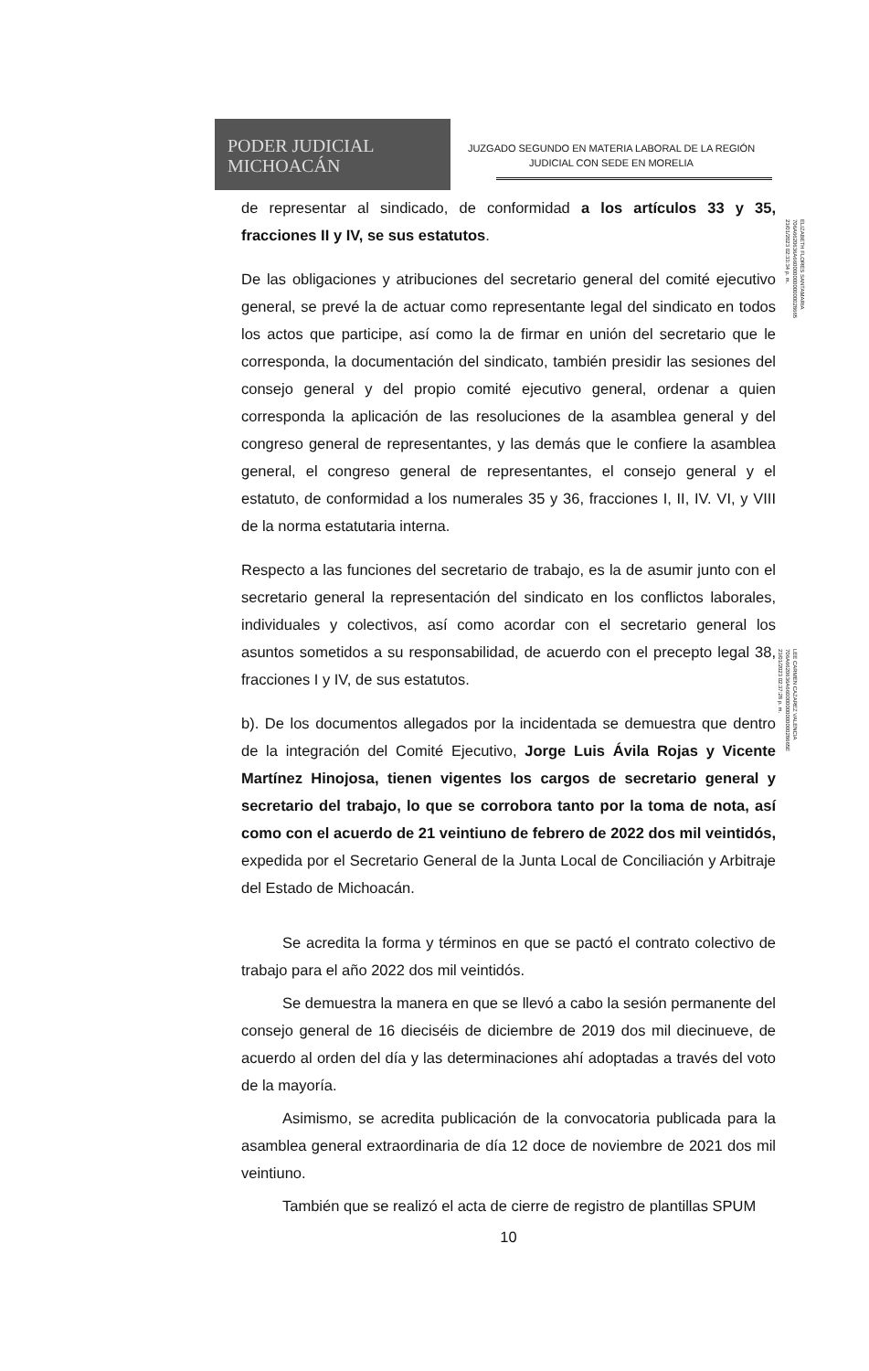PODER JUDICIAL
MICHOACÁN
JUZGADO SEGUNDO EN MATERIA LABORAL DE LA REGIÓN
JUDICIAL CON SEDE EN MORELIA
ELIZABETH FLORES SANTAMARIA
706A6620636A66000000000000028665
23/01/2023 02:33:34 p. m.
LEE CARMEN CAZAREZ VALENCIA
706A6620636A66000000000000028665E
23/01/2023 02:37:28 p. m.
de representar al sindicado, de conformidad a los artículos 33 y 35, fracciones II y IV, se sus estatutos.
De las obligaciones y atribuciones del secretario general del comité ejecutivo general, se prevé la de actuar como representante legal del sindicato en todos los actos que participe, así como la de firmar en unión del secretario que le corresponda, la documentación del sindicato, también presidir las sesiones del consejo general y del propio comité ejecutivo general, ordenar a quien corresponda la aplicación de las resoluciones de la asamblea general y del congreso general de representantes, y las demás que le confiere la asamblea general, el congreso general de representantes, el consejo general y el estatuto, de conformidad a los numerales 35 y 36, fracciones I, II, IV. VI, y VIII de la norma estatutaria interna.
Respecto a las funciones del secretario de trabajo, es la de asumir junto con el secretario general la representación del sindicato en los conflictos laborales, individuales y colectivos, así como acordar con el secretario general los asuntos sometidos a su responsabilidad, de acuerdo con el precepto legal 38, fracciones I y IV, de sus estatutos.
b). De los documentos allegados por la incidentada se demuestra que dentro de la integración del Comité Ejecutivo, Jorge Luis Ávila Rojas y Vicente Martínez Hinojosa, tienen vigentes los cargos de secretario general y secretario del trabajo, lo que se corrobora tanto por la toma de nota, así como con el acuerdo de 21 veintiuno de febrero de 2022 dos mil veintidós, expedida por el Secretario General de la Junta Local de Conciliación y Arbitraje del Estado de Michoacán.
Se acredita la forma y términos en que se pactó el contrato colectivo de trabajo para el año 2022 dos mil veintidós.
Se demuestra la manera en que se llevó a cabo la sesión permanente del consejo general de 16 dieciséis de diciembre de 2019 dos mil diecinueve, de acuerdo al orden del día y las determinaciones ahí adoptadas a través del voto de la mayoría.
Asimismo, se acredita publicación de la convocatoria publicada para la asamblea general extraordinaria de día 12 doce de noviembre de 2021 dos mil veintiuno.
También que se realizó el acta de cierre de registro de plantillas SPUM
10